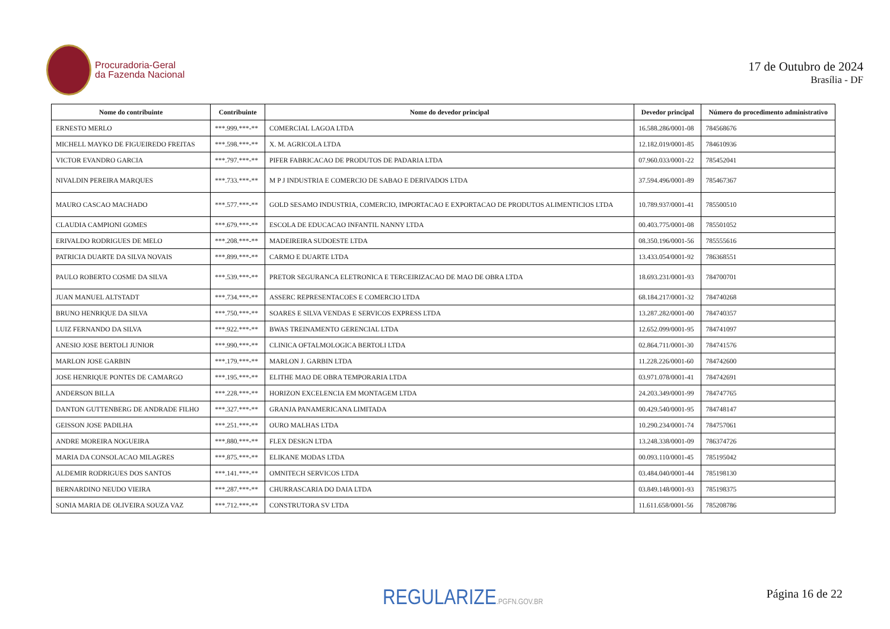Procuradoria-Geral
da Fazenda Nacional
17 de Outubro de 2024
Brasília - DF
| Nome do contribuinte | Contribuinte | Nome do devedor principal | Devedor principal | Número do procedimento administrativo |
| --- | --- | --- | --- | --- |
| ERNESTO MERLO | ***.999.***-** | COMERCIAL LAGOA LTDA | 16.588.286/0001-08 | 784568676 |
| MICHELL MAYKO DE FIGUEIREDO FREITAS | ***.598.***-** | X. M. AGRICOLA LTDA | 12.182.019/0001-85 | 784610936 |
| VICTOR EVANDRO GARCIA | ***.797.***-** | PIFER FABRICACAO DE PRODUTOS DE PADARIA LTDA | 07.960.033/0001-22 | 785452041 |
| NIVALDIN PEREIRA MARQUES | ***.733.***-** | M P J INDUSTRIA E COMERCIO DE SABAO E DERIVADOS LTDA | 37.594.496/0001-89 | 785467367 |
| MAURO CASCAO MACHADO | ***.577.***-** | GOLD SESAMO INDUSTRIA, COMERCIO, IMPORTACAO E EXPORTACAO DE PRODUTOS ALIMENTICIOS LTDA | 10.789.937/0001-41 | 785500510 |
| CLAUDIA CAMPIONI GOMES | ***.679.***-** | ESCOLA DE EDUCACAO INFANTIL NANNY LTDA | 00.403.775/0001-08 | 785501052 |
| ERIVALDO RODRIGUES DE MELO | ***.208.***-** | MADEIREIRA SUDOESTE LTDA | 08.350.196/0001-56 | 785555616 |
| PATRICIA DUARTE DA SILVA NOVAIS | ***.899.***-** | CARMO E DUARTE LTDA | 13.433.054/0001-92 | 786368551 |
| PAULO ROBERTO COSME DA SILVA | ***.539.***-** | PRETOR SEGURANCA ELETRONICA E TERCEIRIZACAO DE MAO DE OBRA LTDA | 18.693.231/0001-93 | 784700701 |
| JUAN MANUEL ALTSTADT | ***.734.***-** | ASSERC REPRESENTACOES E COMERCIO LTDA | 68.184.217/0001-32 | 784740268 |
| BRUNO HENRIQUE DA SILVA | ***.750.***-** | SOARES E SILVA VENDAS E SERVICOS EXPRESS LTDA | 13.287.282/0001-00 | 784740357 |
| LUIZ FERNANDO DA SILVA | ***.922.***-** | BWAS TREINAMENTO GERENCIAL LTDA | 12.652.099/0001-95 | 784741097 |
| ANESIO JOSE BERTOLI JUNIOR | ***.990.***-** | CLINICA OFTALMOLOGICA BERTOLI LTDA | 02.864.711/0001-30 | 784741576 |
| MARLON JOSE GARBIN | ***.179.***-** | MARLON J. GARBIN LTDA | 11.228.226/0001-60 | 784742600 |
| JOSE HENRIQUE PONTES DE CAMARGO | ***.195.***-** | ELITHE MAO DE OBRA TEMPORARIA LTDA | 03.971.078/0001-41 | 784742691 |
| ANDERSON BILLA | ***.228.***-** | HORIZON EXCELENCIA EM MONTAGEM LTDA | 24.203.349/0001-99 | 784747765 |
| DANTON GUTTENBERG DE ANDRADE FILHO | ***.327.***-** | GRANJA PANAMERICANA LIMITADA | 00.429.540/0001-95 | 784748147 |
| GEISSON JOSE PADILHA | ***.251.***-** | OURO MALHAS LTDA | 10.290.234/0001-74 | 784757061 |
| ANDRE MOREIRA NOGUEIRA | ***.880.***-** | FLEX DESIGN LTDA | 13.248.338/0001-09 | 786374726 |
| MARIA DA CONSOLACAO MILAGRES | ***.875.***-** | ELIKANE MODAS LTDA | 00.093.110/0001-45 | 785195042 |
| ALDEMIR RODRIGUES DOS SANTOS | ***.141.***-** | OMNITECH SERVICOS LTDA | 03.484.040/0001-44 | 785198130 |
| BERNARDINO NEUDO VIEIRA | ***.287.***-** | CHURRASCARIA DO DAIA LTDA | 03.849.148/0001-93 | 785198375 |
| SONIA MARIA DE OLIVEIRA SOUZA VAZ | ***.712.***-** | CONSTRUTORA SV LTDA | 11.611.658/0001-56 | 785208786 |
REGULARIZE.PGFN.GOV.BR Página 16 de 22